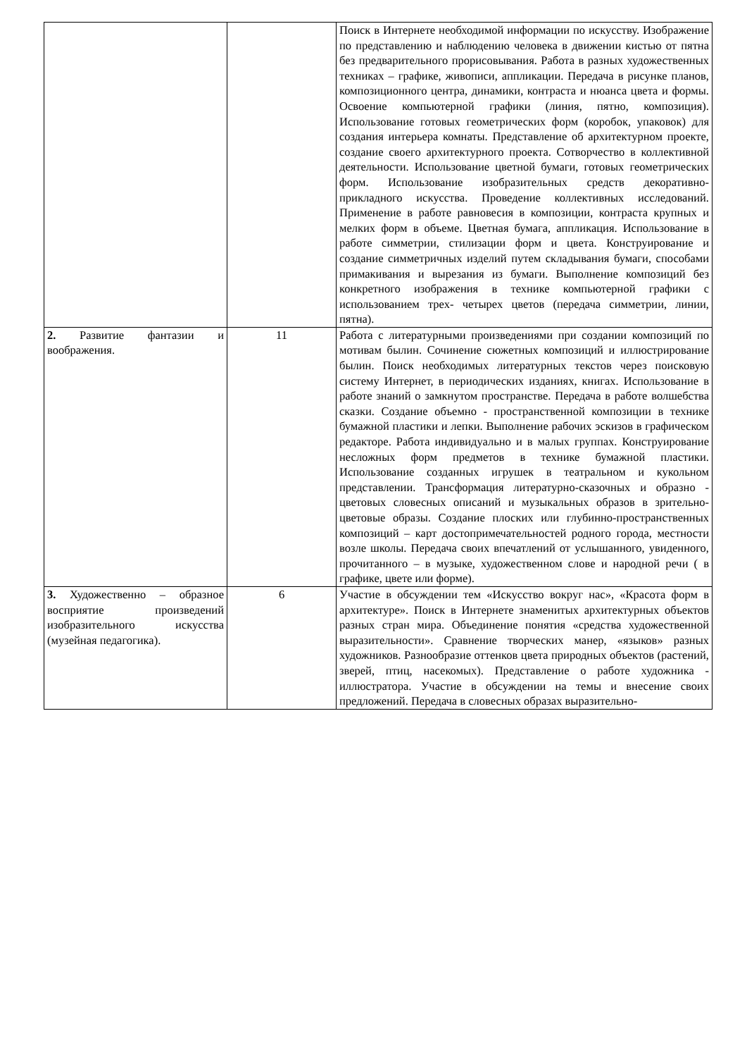| | | Поиск в Интернете необходимой информации по искусству. Изображение по представлению и наблюдению человека в движении кистью от пятна без предварительного прорисовывания. Работа в разных художественных техниках – графике, живописи, аппликации. Передача в рисунке планов, композиционного центра, динамики, контраста и нюанса цвета и формы. Освоение компьютерной графики (линия, пятно, композиция). Использование готовых геометрических форм (коробок, упаковок) для создания интерьера комнаты. Представление об архитектурном проекте, создание своего архитектурного проекта. Сотворчество в коллективной деятельности. Использование цветной бумаги, готовых геометрических форм. Использование изобразительных средств декоративно- прикладного искусства. Проведение коллективных исследований. Применение в работе равновесия в композиции, контраста крупных и мелких форм в объеме. Цветная бумага, аппликация. Использование в работе симметрии, стилизации форм и цвета. Конструирование и создание симметричных изделий путем складывания бумаги, способами примакивания и вырезания из бумаги. Выполнение композиций без конкретного изображения в технике компьютерной графики с использованием трех- четырех цветов (передача симметрии, линии, пятна). |
| 2. Развитие фантазии и воображения. | 11 | Работа с литературными произведениями при создании композиций по мотивам былин. Сочинение сюжетных композиций и иллюстрирование былин. Поиск необходимых литературных текстов через поисковую систему Интернет, в периодических изданиях, книгах. Использование в работе знаний о замкнутом пространстве. Передача в работе волшебства сказки. Создание объемно - пространственной композиции в технике бумажной пластики и лепки. Выполнение рабочих эскизов в графическом редакторе. Работа индивидуально и в малых группах. Конструирование несложных форм предметов в технике бумажной пластики. Использование созданных игрушек в театральном и кукольном представлении. Трансформация литературно-сказочных и образно - цветовых словесных описаний и музыкальных образов в зрительно- цветовые образы. Создание плоских или глубинно-пространственных композиций – карт достопримечательностей родного города, местности возле школы. Передача своих впечатлений от услышанного, увиденного, прочитанного – в музыке, художественном слове и народной речи ( в графике, цвете или форме). |
| 3. Художественно – образное восприятие произведений изобразительного искусства (музейная педагогика). | 6 | Участие в обсуждении тем «Искусство вокруг нас», «Красота форм в архитектуре». Поиск в Интернете знаменитых архитектурных объектов разных стран мира. Объединение понятия «средства художественной выразительности». Сравнение творческих манер, «языков» разных художников. Разнообразие оттенков цвета природных объектов (растений, зверей, птиц, насекомых). Представление о работе художника - иллюстратора. Участие в обсуждении на темы и внесение своих предложений. Передача в словесных образах выразитель­но- |